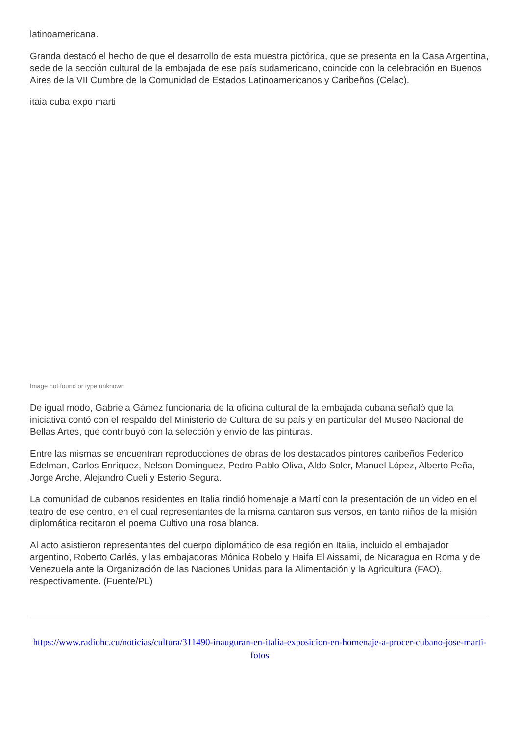latinoamericana.
Granda destacó el hecho de que el desarrollo de esta muestra pictórica, que se presenta en la Casa Argentina, sede de la sección cultural de la embajada de ese país sudamericano, coincide con la celebración en Buenos Aires de la VII Cumbre de la Comunidad de Estados Latinoamericanos y Caribeños (Celac).
itaia cuba expo marti
Image not found or type unknown
De igual modo, Gabriela Gámez funcionaria de la oficina cultural de la embajada cubana señaló que la iniciativa contó con el respaldo del Ministerio de Cultura de su país y en particular del Museo Nacional de Bellas Artes, que contribuyó con la selección y envío de las pinturas.
Entre las mismas se encuentran reproducciones de obras de los destacados pintores caribeños Federico Edelman, Carlos Enríquez, Nelson Domínguez, Pedro Pablo Oliva, Aldo Soler, Manuel López, Alberto Peña, Jorge Arche, Alejandro Cueli y Esterio Segura.
La comunidad de cubanos residentes en Italia rindió homenaje a Martí con la presentación de un video en el teatro de ese centro, en el cual representantes de la misma cantaron sus versos, en tanto niños de la misión diplomática recitaron el poema Cultivo una rosa blanca.
Al acto asistieron representantes del cuerpo diplomático de esa región en Italia, incluido el embajador argentino, Roberto Carlés, y las embajadoras Mónica Robelo y Haifa El Aissami, de Nicaragua en Roma y de Venezuela ante la Organización de las Naciones Unidas para la Alimentación y la Agricultura (FAO), respectivamente. (Fuente/PL)
https://www.radiohc.cu/noticias/cultura/311490-inauguran-en-italia-exposicion-en-homenaje-a-procer-cubano-jose-marti-fotos